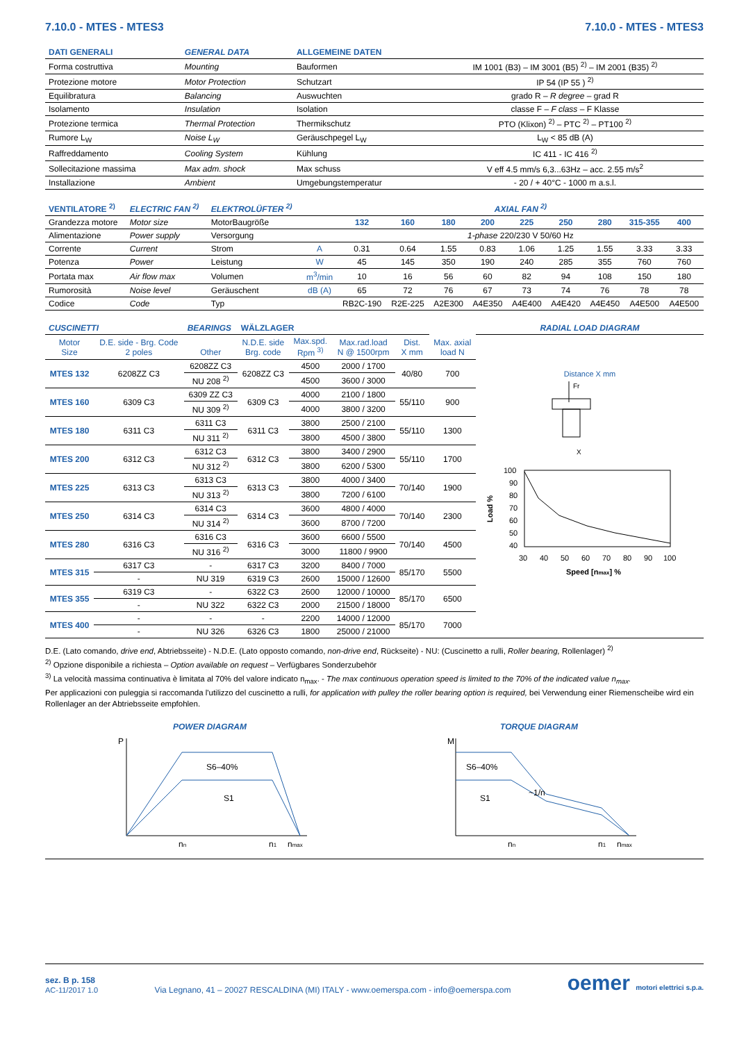7.10.0 - MTES - MTES3 7.10.0 - MTES - MTES3
| DATI GENERALI | GENERAL DATA | ALLGEMEINE DATEN | |
| Forma costruttiva | Mounting | Bauformen | IM 1001 (B3) – IM 3001 (B5) <sup>2)</sup> – IM 2001 (B35) <sup>2)</sup> |
| Protezione motore | Motor Protection | Schutzart | IP 54 (IP 55 ) <sup>2)</sup> |
| Equilibratura | Balancing | Auswuchten | grado R – R degree – grad R |
| Isolamento | Insulation | Isolation | classe F – F class – F Klasse |
| Protezione termica | Thermal Protection | Thermikschutz | PTO (Klixon) <sup>2)</sup> – PTC <sup>2)</sup> – PT100 <sup>2)</sup> |
| Rumore L<sub>W</sub> | Noise L<sub>W</sub> | Geräuschpegel L<sub>W</sub> | L<sub>W</sub> < 85 dB (A) |
| Raffreddamento | Cooling System | Kühlung | IC 411 - IC 416 <sup>2)</sup> |
| Sollecitazione massima | Max adm. shock | Max schuss | V eff 4.5 mm/s 6,3...63Hz – acc. 2.55 m/s<sup>2</sup> |
| Installazione | Ambient | Umgebungstemperatur | - 20 / + 40°C - 1000 m a.s.l. |
| VENTILATORE <sup>2)</sup> | ELECTRIC FAN <sup>2)</sup> | ELEKTROLÜFTER <sup>2)</sup> | | AXIAL FAN <sup>2)</sup> | | | | | | | | |
| Grandezza motore | Motor size | MotorBaugröße | | 132 | 160 | 180 | 200 | 225 | 250 | 280 | 315-355 | 400 |
| Alimentazione | Power supply | Versorgung | | 1-phase 220/230 V 50/60 Hz | | | | | | | | |
| Corrente | Current | Strom | A | 0.31 | 0.64 | 1.55 | 0.83 | 1.06 | 1.25 | 1.55 | 3.33 | 3.33 |
| Potenza | Power | Leistung | W | 45 | 145 | 350 | 190 | 240 | 285 | 355 | 760 | 760 |
| Portata max | Air flow max | Volumen | m<sup>3</sup>/min | 10 | 16 | 56 | 60 | 82 | 94 | 108 | 150 | 180 |
| Rumorosità | Noise level | Geräuschent | dB (A) | 65 | 72 | 76 | 67 | 73 | 74 | 76 | 78 | 78 |
| Codice | Code | Typ | | RB2C-190 | R2E-225 | A2E300 | A4E350 | A4E400 | A4E420 | A4E450 | A4E500 | A4E500 |
| CUSCINETTI | | BEARINGS | WÄLZLAGER | | | | |
| Motor Size | D.E. side - Brg. Code 2 poles | Other | N.D.E. side Brg. code | Max.spd. Rpm <sup>3)</sup> | Max.rad.load N @ 1500rpm | Dist. X mm | Max. axial load N |
| MTES 132 | 6208ZZ C3 | 6208ZZ C3 | 6208ZZ C3 | 4500 | 2000 / 1700 | 40/80 | 700 |
| | | NU 208 <sup>2)</sup> | | 4500 | 3600 / 3000 | | |
| MTES 160 | 6309 C3 | 6309 ZZ C3 | 6309 C3 | 4000 | 2100 / 1800 | 55/110 | 900 |
| | | NU 309 <sup>2)</sup> | | 4000 | 3800 / 3200 | | |
| MTES 180 | 6311 C3 | 6311 C3 | 6311 C3 | 3800 | 2500 / 2100 | 55/110 | 1300 |
| | | NU 311 <sup>2)</sup> | | 3800 | 4500 / 3800 | | |
| MTES 200 | 6312 C3 | 6312 C3 | 6312 C3 | 3800 | 3400 / 2900 | 55/110 | 1700 |
| | | NU 312 <sup>2)</sup> | | 3800 | 6200 / 5300 | | |
| MTES 225 | 6313 C3 | 6313 C3 | 6313 C3 | 3800 | 4000 / 3400 | 70/140 | 1900 |
| | | NU 313 <sup>2)</sup> | | 3800 | 7200 / 6100 | | |
| MTES 250 | 6314 C3 | 6314 C3 | 6314 C3 | 3600 | 4800 / 4000 | 70/140 | 2300 |
| | | NU 314 <sup>2)</sup> | | 3600 | 8700 / 7200 | | |
| MTES 280 | 6316 C3 | 6316 C3 | 6316 C3 | 3600 | 6600 / 5500 | 70/140 | 4500 |
| | | NU 316 <sup>2)</sup> | | 3000 | 11800 / 9900 | | |
| MTES 315 | 6317 C3 | - | 6317 C3 | 3200 | 8400 / 7000 | 85/170 | 5500 |
| | - | NU 319 | 6319 C3 | 2600 | 15000 / 12600 | | |
| MTES 355 | 6319 C3 | - | 6322 C3 | 2600 | 12000 / 10000 | 85/170 | 6500 |
| | - | NU 322 | 6322 C3 | 2000 | 21500 / 18000 | | |
| MTES 400 | - | - | - | 2200 | 14000 / 12000 | 85/170 | 7000 |
| | - | NU 326 | 6326 C3 | 1800 | 25000 / 21000 | | |
RADIAL LOAD DIAGRAM
Distance X mm
Fr
X
100
90
80
70
60
50
40
Load %
30
40
50
60
70
80
90
100
Speed [nmax] %
D.E. (Lato comando, drive end, Abtriebsseite) - N.D.E. (Lato opposto comando, non-drive end, Rückseite) - NU: (Cuscinetto a rulli, Roller bearing, Rollenlager) <sup>2)</sup>
<sup>2)</sup> Opzione disponibile a richiesta – Option available on request – Verfügbares Sonderzubehör
<sup>3)</sup> La velocità massima continuativa è limitata al 70% del valore indicato n<sub>max</sub>. - The max continuous operation speed is limited to the 70% of the indicated value n<sub>max</sub>.
Per applicazioni con puleggia si raccomanda l'utilizzo del cuscinetto a rulli, for application with pulley the roller bearing option is required, bei Verwendung einer Riemenscheibe wird ein Rollenlager an der Abtriebsseite empfohlen.
POWER DIAGRAM
P
S6–40%
S1
nn
n1
nmax
TORQUE DIAGRAM
M
S6–40%
S1
~1/n
nn
n1
nmax
sez. B p. 158
AC-11/2017 1.0
Via Legnano, 41 – 20027 RESCALDINA (MI) ITALY - www.oemerspa.com - info@oemerspa.com
oemer motori elettrici s.p.a.